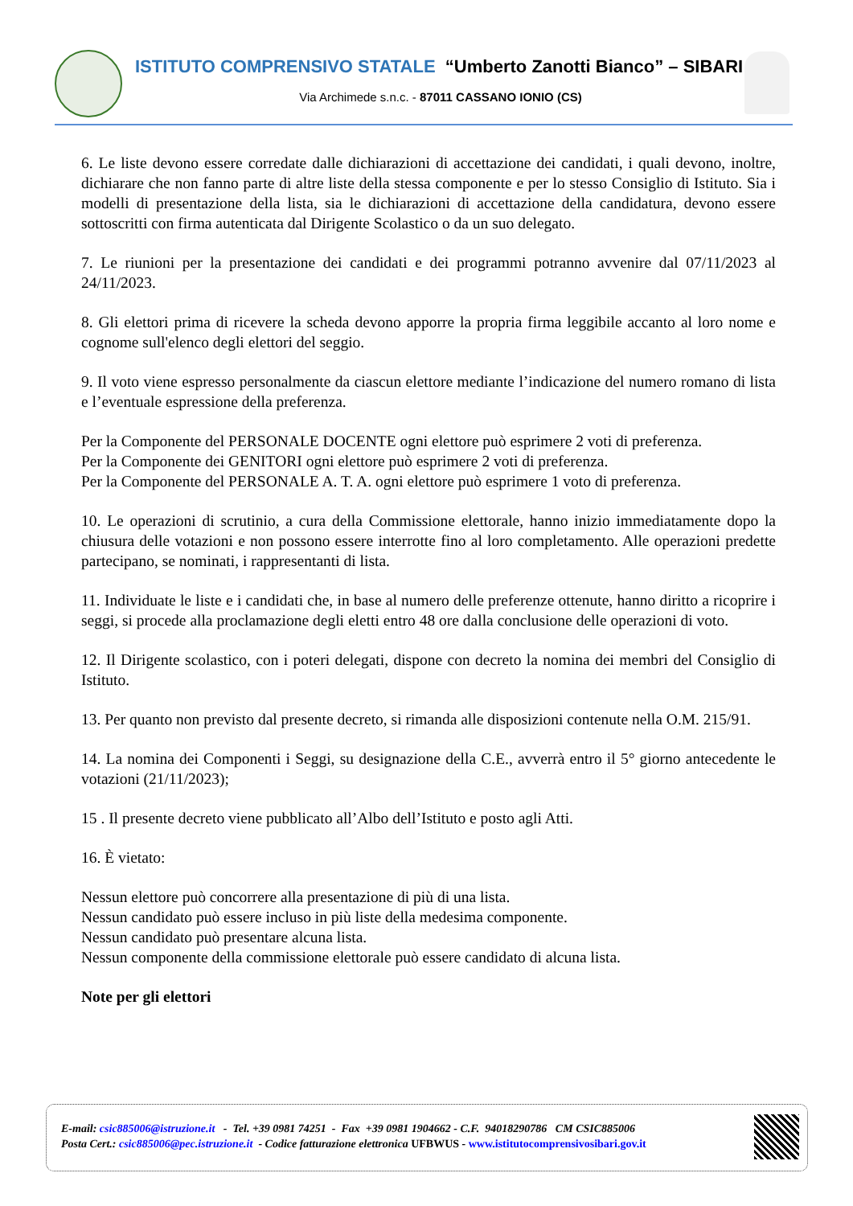ISTITUTO COMPRENSIVO STATALE “Umberto Zanotti Bianco” – SIBARI
Via Archimede s.n.c. - 87011 CASSANO IONIO (CS)
6. Le liste devono essere corredate dalle dichiarazioni di accettazione dei candidati, i quali devono, inoltre, dichiarare che non fanno parte di altre liste della stessa componente e per lo stesso Consiglio di Istituto. Sia i modelli di presentazione della lista, sia le dichiarazioni di accettazione della candidatura, devono essere sottoscritti con firma autenticata dal Dirigente Scolastico o da un suo delegato.
7. Le riunioni per la presentazione dei candidati e dei programmi potranno avvenire dal 07/11/2023 al 24/11/2023.
8. Gli elettori prima di ricevere la scheda devono apporre la propria firma leggibile accanto al loro nome e cognome sull'elenco degli elettori del seggio.
9. Il voto viene espresso personalmente da ciascun elettore mediante l’indicazione del numero romano di lista e l’eventuale espressione della preferenza.
Per la Componente del PERSONALE DOCENTE ogni elettore può esprimere 2 voti di preferenza.
Per la Componente dei GENITORI ogni elettore può esprimere 2 voti di preferenza.
Per la Componente del PERSONALE A. T. A. ogni elettore può esprimere 1 voto di preferenza.
10. Le operazioni di scrutinio, a cura della Commissione elettorale, hanno inizio immediatamente dopo la chiusura delle votazioni e non possono essere interrotte fino al loro completamento. Alle operazioni predette partecipano, se nominati, i rappresentanti di lista.
11. Individuate le liste e i candidati che, in base al numero delle preferenze ottenute, hanno diritto a ricoprire i seggi, si procede alla proclamazione degli eletti entro 48 ore dalla conclusione delle operazioni di voto.
12. Il Dirigente scolastico, con i poteri delegati, dispone con decreto la nomina dei membri del Consiglio di Istituto.
13. Per quanto non previsto dal presente decreto, si rimanda alle disposizioni contenute nella O.M. 215/91.
14. La nomina dei Componenti i Seggi, su designazione della C.E., avverrà entro il 5° giorno antecedente le votazioni (21/11/2023);
15 . Il presente decreto viene pubblicato all’Albo dell’Istituto e posto agli Atti.
16. È vietato:
Nessun elettore può concorrere alla presentazione di più di una lista.
Nessun candidato può essere incluso in più liste della medesima componente.
Nessun candidato può presentare alcuna lista.
Nessun componente della commissione elettorale può essere candidato di alcuna lista.
Note per gli elettori
E-mail: csic885006@istruzione.it - Tel. +39 0981 74251 - Fax +39 0981 1904662 - C.F. 94018290786 CM CSIC885006
Posta Cert.: csic885006@pec.istruzione.it - Codice fatturazione elettronica UFBWUS - www.istitutocomprensivosibari.gov.it